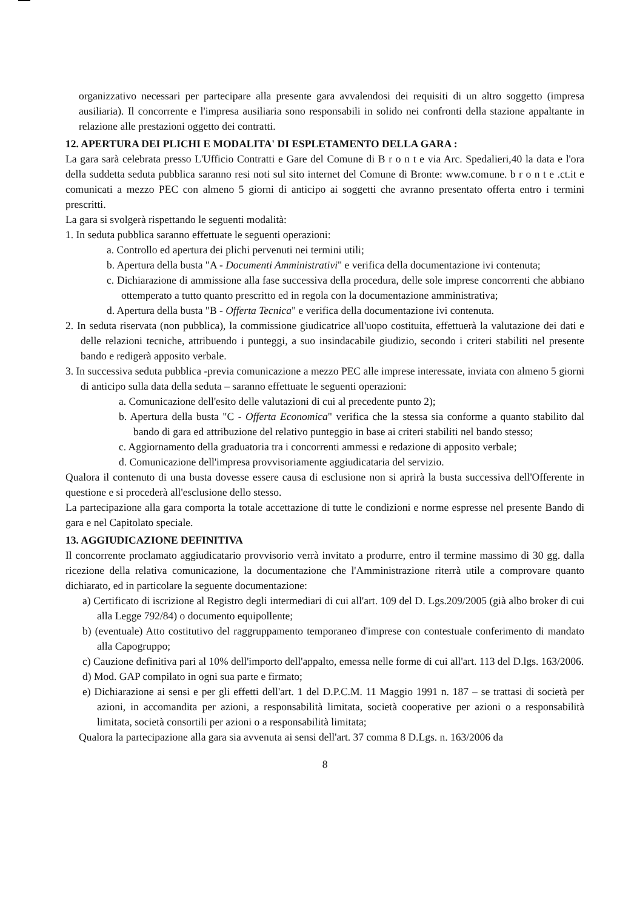organizzativo necessari per partecipare alla presente gara avvalendosi dei requisiti di un altro soggetto (impresa ausiliaria). Il concorrente e l'impresa ausiliaria sono responsabili in solido nei confronti della stazione appaltante in relazione alle prestazioni oggetto dei contratti.
12. APERTURA DEI PLICHI E MODALITA' DI ESPLETAMENTO DELLA GARA :
La gara sarà celebrata presso L'Ufficio Contratti e Gare del Comune di B r o n t e via Arc. Spedalieri,40 la data e l'ora della suddetta seduta pubblica saranno resi noti sul sito internet del Comune di Bronte: www.comune. b r o n t e .ct.it e comunicati a mezzo PEC con almeno 5 giorni di anticipo ai soggetti che avranno presentato offerta entro i termini prescritti.
La gara si svolgerà rispettando le seguenti modalità:
1. In seduta pubblica saranno effettuate le seguenti operazioni:
a. Controllo ed apertura dei plichi pervenuti nei termini utili;
b. Apertura della busta "A - Documenti Amministrativi" e verifica della documentazione ivi contenuta;
c. Dichiarazione di ammissione alla fase successiva della procedura, delle sole imprese concorrenti che abbiano ottemperato a tutto quanto prescritto ed in regola con la documentazione amministrativa;
d. Apertura della busta "B - Offerta Tecnica" e verifica della documentazione ivi contenuta.
2. In seduta riservata (non pubblica), la commissione giudicatrice all'uopo costituita, effettuerà la valutazione dei dati e delle relazioni tecniche, attribuendo i punteggi, a suo insindacabile giudizio, secondo i criteri stabiliti nel presente bando e redigerà apposito verbale.
3. In successiva seduta pubblica -previa comunicazione a mezzo PEC alle imprese interessate, inviata con almeno 5 giorni di anticipo sulla data della seduta – saranno effettuate le seguenti operazioni:
a. Comunicazione dell'esito delle valutazioni di cui al precedente punto 2);
b. Apertura della busta "C - Offerta Economica" verifica che la stessa sia conforme a quanto stabilito dal bando di gara ed attribuzione del relativo punteggio in base ai criteri stabiliti nel bando stesso;
c. Aggiornamento della graduatoria tra i concorrenti ammessi e redazione di apposito verbale;
d. Comunicazione dell'impresa provvisoriamente aggiudicataria del servizio.
Qualora il contenuto di una busta dovesse essere causa di esclusione non si aprirà la busta successiva dell'Offerente in questione e si procederà all'esclusione dello stesso.
La partecipazione alla gara comporta la totale accettazione di tutte le condizioni e norme espresse nel presente Bando di gara e nel Capitolato speciale.
13. AGGIUDICAZIONE DEFINITIVA
Il concorrente proclamato aggiudicatario provvisorio verrà invitato a produrre, entro il termine massimo di 30 gg. dalla ricezione della relativa comunicazione, la documentazione che l'Amministrazione riterrà utile a comprovare quanto dichiarato, ed in particolare la seguente documentazione:
a) Certificato di iscrizione al Registro degli intermediari di cui all'art. 109 del D. Lgs.209/2005 (già albo broker di cui alla Legge 792/84) o documento equipollente;
b) (eventuale) Atto costitutivo del raggruppamento temporaneo d'imprese con contestuale conferimento di mandato alla Capogruppo;
c) Cauzione definitiva pari al 10% dell'importo dell'appalto, emessa nelle forme di cui all'art. 113 del D.lgs. 163/2006.
d) Mod. GAP compilato in ogni sua parte e firmato;
e) Dichiarazione ai sensi e per gli effetti dell'art. 1 del D.P.C.M. 11 Maggio 1991 n. 187 – se trattasi di società per azioni, in accomandita per azioni, a responsabilità limitata, società cooperative per azioni o a responsabilità limitata, società consortili per azioni o a responsabilità limitata;
Qualora la partecipazione alla gara sia avvenuta ai sensi dell'art. 37 comma 8 D.Lgs. n. 163/2006 da
8